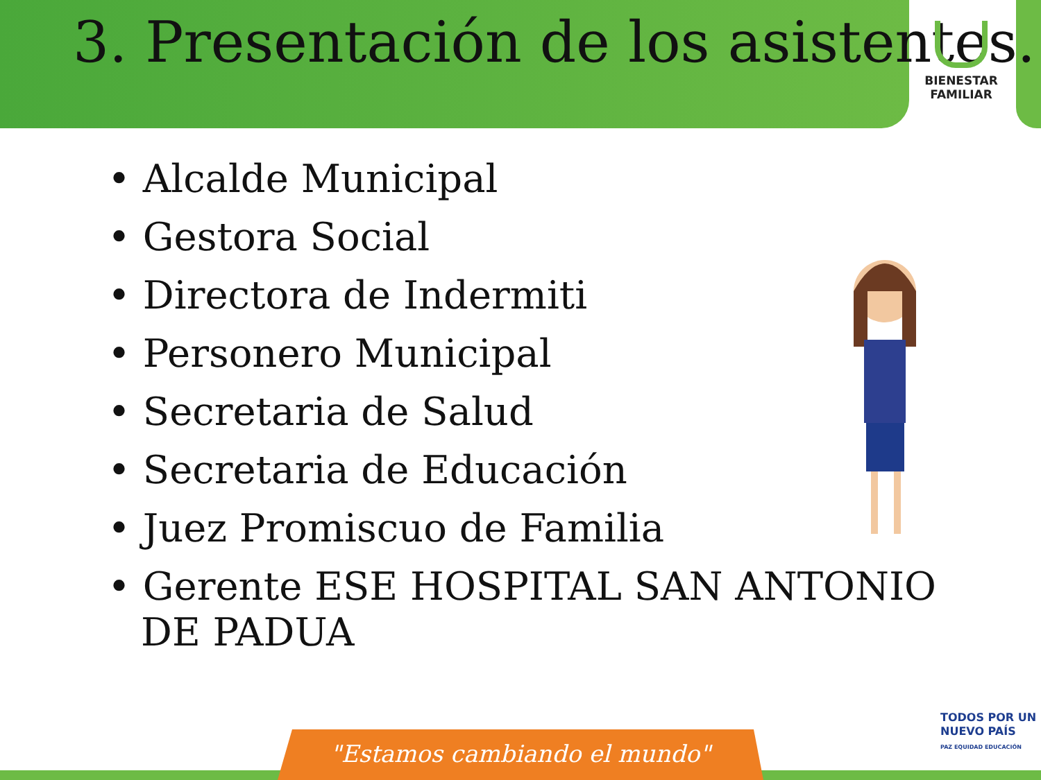3. Presentación de los asistentes.
BIENESTAR
FAMILIAR
• Alcalde Municipal
• Gestora Social
• Directora de Indermiti
• Personero Municipal
• Secretaria de Salud
• Secretaria de Educación
• Juez Promiscuo de Familia
• Gerente ESE HOSPITAL SAN ANTONIO DE PADUA
TODOS POR UN
NUEVO PAÍS
PAZ EQUIDAD EDUCACIÓN
"Estamos cambiando el mundo"